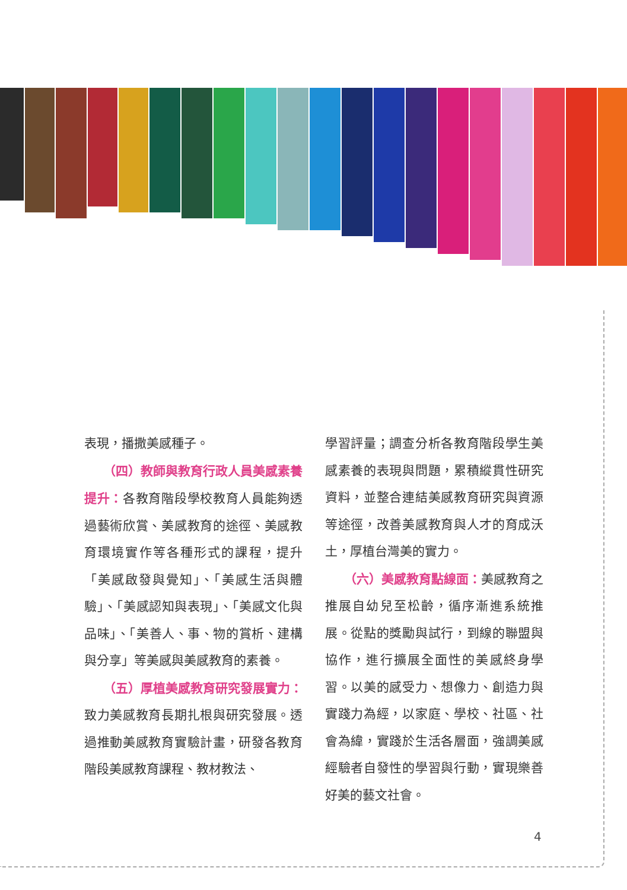表現，播撒美感種子。
（四）教師與教育行政人員美感素養提升：各教育階段學校教育人員能夠透過藝術欣賞、美感教育的途徑、美感教育環境實作等各種形式的課程，提升「美感啟發與覺知」、「美感生活與體驗」、「美感認知與表現」、「美感文化與品味」、「美善人、事、物的賞析、建構與分享」等美感與美感教育的素養。
（五）厚植美感教育研究發展實力：致力美感教育長期扎根與研究發展。透過推動美感教育實驗計畫，研發各教育階段美感教育課程、教材教法、
學習評量；調查分析各教育階段學生美感素養的表現與問題，累積縱貫性研究資料，並整合連結美感教育研究與資源等途徑，改善美感教育與人才的育成沃土，厚植台灣美的實力。
（六）美感教育點線面：美感教育之推展自幼兒至松齡，循序漸進系統推展。從點的獎勵與試行，到線的聯盟與協作，進行擴展全面性的美感終身學習。以美的感受力、想像力、創造力與實踐力為經，以家庭、學校、社區、社會為緯，實踐於生活各層面，強調美感經驗者自發性的學習與行動，實現樂善好美的藝文社會。
4